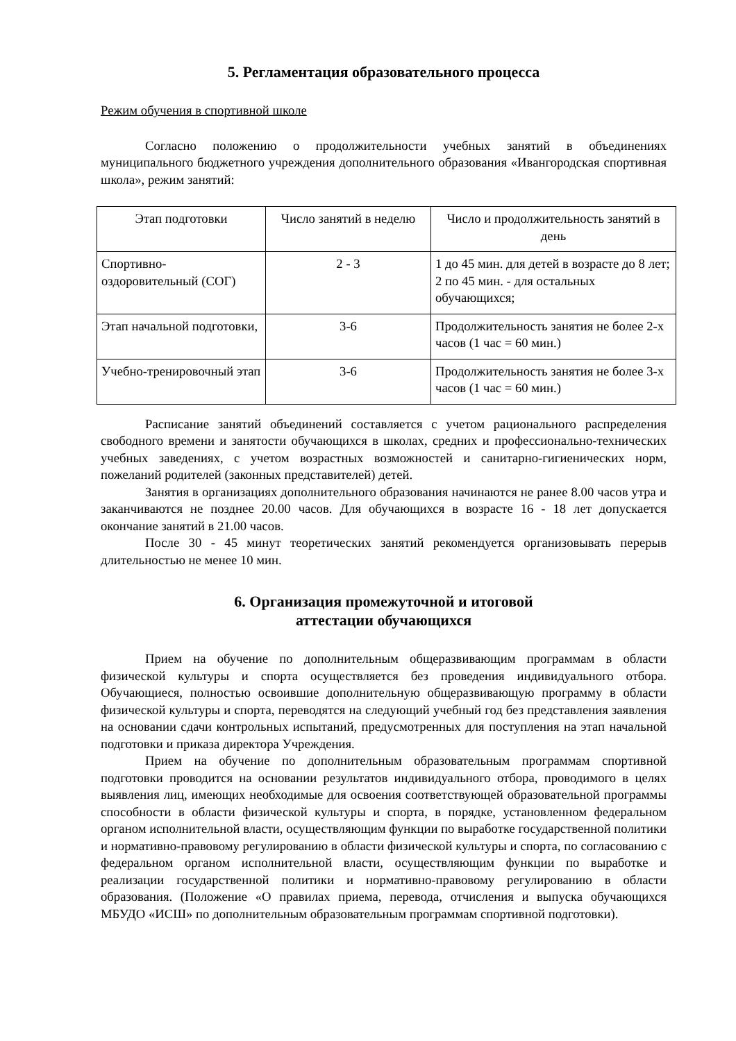5. Регламентация образовательного процесса
Режим обучения в спортивной школе
Согласно положению о продолжительности учебных занятий в объединениях муниципального бюджетного учреждения дополнительного образования «Ивангородская спортивная школа», режим занятий:
| Этап подготовки | Число занятий в неделю | Число и продолжительность занятий в день |
| Спортивно-оздоровительный (СОГ) | 2 - 3 | 1 до 45 мин. для детей в возрасте до 8 лет; 2 по 45 мин. - для остальных обучающихся; |
| Этап начальной подготовки, | 3-6 | Продолжительность занятия не более 2-х часов (1 час = 60 мин.) |
| Учебно-тренировочный этап | 3-6 | Продолжительность занятия не более 3-х часов (1 час = 60 мин.) |
Расписание занятий объединений составляется с учетом рационального распределения свободного времени и занятости обучающихся в школах, средних и профессионально-технических учебных заведениях, с учетом возрастных возможностей и санитарно-гигиенических норм, пожеланий родителей (законных представителей) детей.
Занятия в организациях дополнительного образования начинаются не ранее 8.00 часов утра и заканчиваются не позднее 20.00 часов. Для обучающихся в возрасте 16 - 18 лет допускается окончание занятий в 21.00 часов.
После 30 - 45 минут теоретических занятий рекомендуется организовывать перерыв длительностью не менее 10 мин.
6. Организация промежуточной и итоговой
аттестации обучающихся
Прием на обучение по дополнительным общеразвивающим программам в области физической культуры и спорта осуществляется без проведения индивидуального отбора. Обучающиеся, полностью освоившие дополнительную общеразвивающую программу в области физической культуры и спорта, переводятся на следующий учебный год без представления заявления на основании сдачи контрольных испытаний, предусмотренных для поступления на этап начальной подготовки и приказа директора Учреждения.
Прием на обучение по дополнительным образовательным программам спортивной подготовки проводится на основании результатов индивидуального отбора, проводимого в целях выявления лиц, имеющих необходимые для освоения соответствующей образовательной программы способности в области физической культуры и спорта, в порядке, установленном федеральном органом исполнительной власти, осуществляющим функции по выработке государственной политики и нормативно-правовому регулированию в области физической культуры и спорта, по согласованию с федеральном органом исполнительной власти, осуществляющим функции по выработке и реализации государственной политики и нормативно-правовому регулированию в области образования. (Положение «О правилах приема, перевода, отчисления и выпуска обучающихся МБУДО «ИСШ» по дополнительным образовательным программам спортивной подготовки).